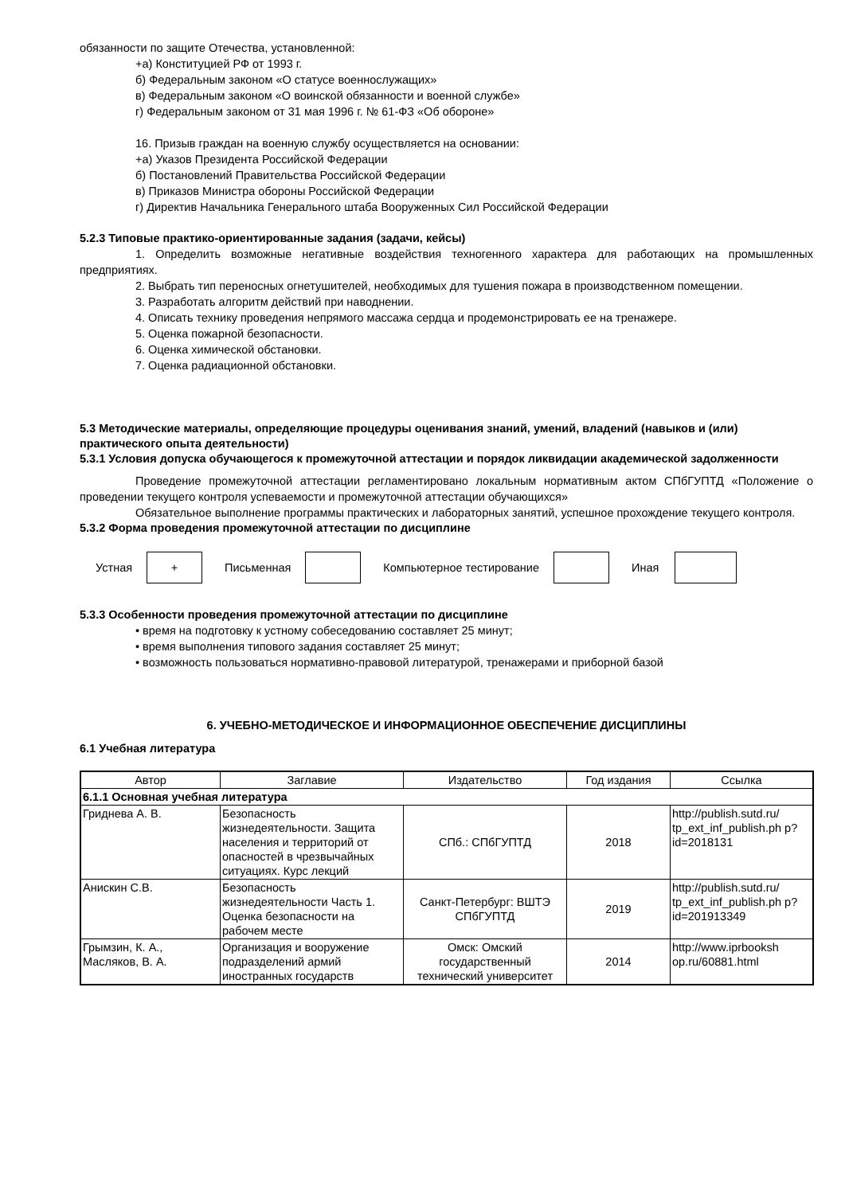обязанности по защите Отечества, установленной:
+а) Конституцией РФ от 1993 г.
б) Федеральным законом «О статусе военнослужащих»
в) Федеральным законом «О воинской обязанности и военной службе»
г) Федеральным законом от 31 мая 1996 г. № 61-ФЗ «Об обороне»
16. Призыв граждан на военную службу осуществляется на основании:
+а) Указов Президента Российской Федерации
б) Постановлений Правительства Российской Федерации
в) Приказов Министра обороны Российской Федерации
г) Директив Начальника Генерального штаба Вооруженных Сил Российской Федерации
5.2.3 Типовые практико-ориентированные задания (задачи, кейсы)
1. Определить возможные негативные воздействия техногенного характера для работающих на промышленных предприятиях.
2. Выбрать тип переносных огнетушителей, необходимых для тушения пожара в производственном помещении.
3. Разработать алгоритм действий при наводнении.
4. Описать технику проведения непрямого массажа сердца и продемонстрировать ее на тренажере.
5. Оценка пожарной безопасности.
6. Оценка химической обстановки.
7. Оценка радиационной обстановки.
5.3 Методические материалы, определяющие процедуры оценивания знаний, умений, владений (навыков и (или) практического опыта деятельности)
5.3.1 Условия допуска обучающегося к промежуточной аттестации и порядок ликвидации академической задолженности
Проведение промежуточной аттестации регламентировано локальным нормативным актом СПбГУПТД «Положение о проведении текущего контроля успеваемости и промежуточной аттестации обучающихся»
Обязательное выполнение программы практических и лабораторных занятий, успешное прохождение текущего контроля.
5.3.2 Форма проведения промежуточной аттестации по дисциплине
Устная
+
Письменная Компьютерное тестирование Иная
5.3.3 Особенности проведения промежуточной аттестации по дисциплине
• время на подготовку к устному собеседованию составляет 25 минут;
• время выполнения типового задания составляет 25 минут;
• возможность пользоваться нормативно-правовой литературой, тренажерами и приборной базой
6. УЧЕБНО-МЕТОДИЧЕСКОЕ И ИНФОРМАЦИОННОЕ ОБЕСПЕЧЕНИЕ ДИСЦИПЛИНЫ
6.1 Учебная литература
| Автор | Заглавие | Издательство | Год издания | Ссылка |
| --- | --- | --- | --- | --- |
| 6.1.1 Основная учебная литература | | | | |
| Гриднева А. В. | Безопасность жизнедеятельности. Защита населения и территорий от опасностей в чрезвычайных ситуациях. Курс лекций | СПб.: СПбГУПТД | 2018 | http://publish.sutd.ru/ tp_ext_inf_publish.ph p?id=2018131 |
| Анискин С.В. | Безопасность жизнедеятельности Часть 1. Оценка безопасности на рабочем месте | Санкт-Петербург: ВШТЭ СПбГУПТД | 2019 | http://publish.sutd.ru/ tp_ext_inf_publish.ph p?id=201913349 |
| Грымзин, К. А., Масляков, В. А. | Организация и вооружение подразделений армий иностранных государств | Омск: Омский государственный технический университет | 2014 | http://www.iprbooksh op.ru/60881.html |